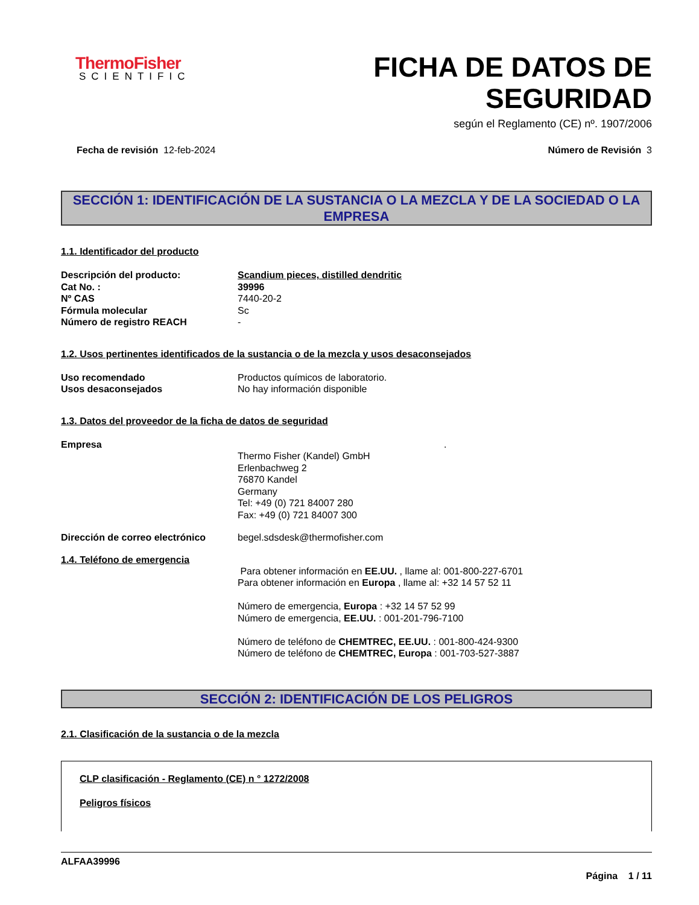ThermoFisher
SCIENTIFIC
FICHA DE DATOS DE
SEGURIDAD
según el Reglamento (CE) nº. 1907/2006
Fecha de revisión 12-feb-2024 Número de Revisión 3
SECCIÓN 1: IDENTIFICACIÓN DE LA SUSTANCIA O LA MEZCLA Y DE LA SOCIEDAD O LA EMPRESA
1.1. Identificador del producto
Descripción del producto: Scandium pieces, distilled dendritic
Cat No. : 39996
Nº CAS 7440-20-2
Fórmula molecular Sc
Número de registro REACH -
1.2. Usos pertinentes identificados de la sustancia o de la mezcla y usos desaconsejados
Uso recomendado Productos químicos de laboratorio.
Usos desaconsejados No hay información disponible
1.3. Datos del proveedor de la ficha de datos de seguridad
Empresa .
Thermo Fisher (Kandel) GmbH
Erlenbachweg 2
76870 Kandel
Germany
Tel: +49 (0) 721 84007 280
Fax: +49 (0) 721 84007 300
Dirección de correo electrónico
begel.sdsdesk@thermofisher.com
1.4. Teléfono de emergencia
Para obtener información en EE.UU. , llame al: 001-800-227-6701
Para obtener información en Europa , llame al: +32 14 57 52 11
Número de emergencia, Europa : +32 14 57 52 99
Número de emergencia, EE.UU. : 001-201-796-7100
Número de teléfono de CHEMTREC, EE.UU. : 001-800-424-9300
Número de teléfono de CHEMTREC, Europa : 001-703-527-3887
SECCIÓN 2: IDENTIFICACIÓN DE LOS PELIGROS
2.1. Clasificación de la sustancia o de la mezcla
CLP clasificación - Reglamento (CE) n ° 1272/2008
Peligros físicos
ALFAA39996
Página 1 / 11